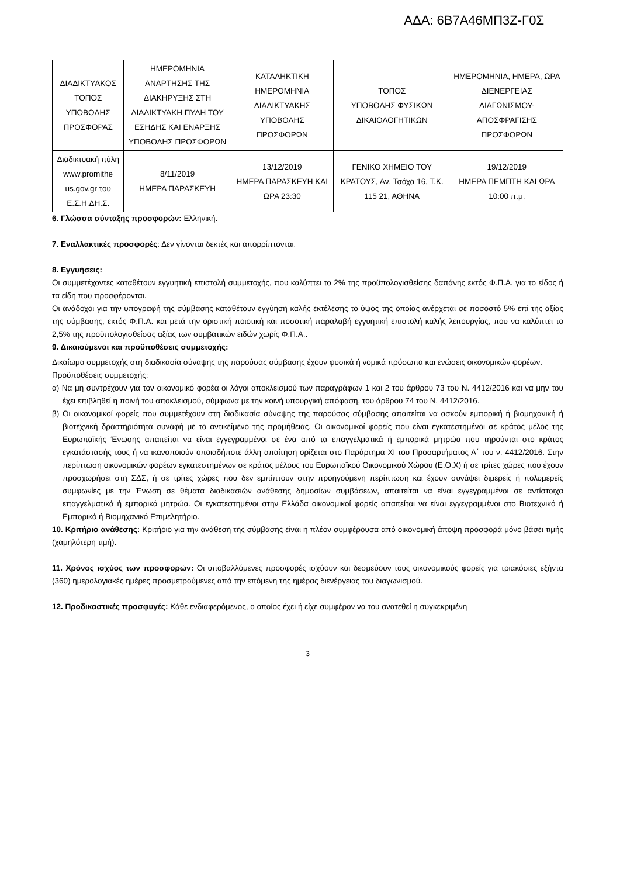ΑΔΑ: 6Β7Α46ΜΠ3Ζ-Γ0Σ
| ΔΙΑΔΙΚΤΥΑΚΟΣ ΤΟΠΟΣ ΥΠΟΒΟΛΗΣ ΠΡΟΣΦΟΡΑΣ | ΗΜΕΡΟΜΗΝΙΑ ΑΝΑΡΤΗΣΗΣ ΤΗΣ ΔΙΑΚΗΡΥΞΗΣ ΣΤΗ ΔΙΑΔΙΚΤΥΑΚΗ ΠΥΛΗ ΤΟΥ ΕΣΗΔΗΣ ΚΑΙ ΕΝΑΡΞΗΣ ΥΠΟΒΟΛΗΣ ΠΡΟΣΦΟΡΩΝ | ΚΑΤΑΛΗΚΤΙΚΗ ΗΜΕΡΟΜΗΝΙΑ ΔΙΑΔΙΚΤΥΑΚΗΣ ΥΠΟΒΟΛΗΣ ΠΡΟΣΦΟΡΩΝ | ΤΟΠΟΣ ΥΠΟΒΟΛΗΣ ΦΥΣΙΚΩΝ ΔΙΚΑΙΟΛΟΓΗΤΙΚΩΝ | ΗΜΕΡΟΜΗΝΙΑ, ΗΜΕΡΑ, ΩΡΑ ΔΙΕΝΕΡΓΕΙΑΣ ΔΙΑΓΩΝΙΣΜΟΥ-ΑΠΟΣΦΡΑΓΙΣΗΣ ΠΡΟΣΦΟΡΩΝ |
| --- | --- | --- | --- | --- |
| Διαδικτυακή πύλη www.promithe us.gov.gr του Ε.Σ.Η.ΔΗ.Σ. | 8/11/2019 ΗΜΕΡΑ ΠΑΡΑΣΚΕΥΗ | 13/12/2019 ΗΜΕΡΑ ΠΑΡΑΣΚΕΥΗ ΚΑΙ ΩΡΑ 23:30 | ΓΕΝΙΚΟ ΧΗΜΕΙΟ ΤΟΥ ΚΡΑΤΟΥΣ, Αν. Τσόχα 16, Τ.Κ. 115 21, ΑΘΗΝΑ | 19/12/2019 ΗΜΕΡΑ ΠΕΜΠΤΗ ΚΑΙ ΩΡΑ 10:00 π.μ. |
6. Γλώσσα σύνταξης προσφορών: Ελληνική.
7. Εναλλακτικές προσφορές: Δεν γίνονται δεκτές και απορρίπτονται.
8. Εγγυήσεις:
Οι συμμετέχοντες καταθέτουν εγγυητική επιστολή συμμετοχής, που καλύπτει το 2% της προϋπολογισθείσης δαπάνης εκτός Φ.Π.Α. για το είδος ή τα είδη που προσφέρονται.
Οι ανάδοχοι για την υπογραφή της σύμβασης καταθέτουν εγγύηση καλής εκτέλεσης το ύψος της οποίας ανέρχεται σε ποσοστό 5% επί της αξίας της σύμβασης, εκτός Φ.Π.Α. και μετά την οριστική ποιοτική και ποσοτική παραλαβή εγγυητική επιστολή καλής λειτουργίας, που να καλύπτει το 2,5% της προϋπολογισθείσας αξίας των συμβατικών ειδών χωρίς Φ.Π.Α..
9. Δικαιούμενοι και προϋποθέσεις συμμετοχής:
Δικαίωμα συμμετοχής στη διαδικασία σύναψης της παρούσας σύμβασης έχουν φυσικά ή νομικά πρόσωπα και ενώσεις οικονομικών φορέων.
Προϋποθέσεις συμμετοχής:
α) Να μη συντρέχουν για τον οικονομικό φορέα οι λόγοι αποκλεισμού των παραγράφων 1 και 2 του άρθρου 73 του Ν. 4412/2016 και να μην του έχει επιβληθεί η ποινή του αποκλεισμού, σύμφωνα με την κοινή υπουργική απόφαση, του άρθρου 74 του Ν. 4412/2016.
β) Οι οικονομικοί φορείς που συμμετέχουν στη διαδικασία σύναψης της παρούσας σύμβασης απαιτείται να ασκούν εμπορική ή βιομηχανική ή βιοτεχνική δραστηριότητα συναφή με το αντικείμενο της προμήθειας. Οι οικονομικοί φορείς που είναι εγκατεστημένοι σε κράτος μέλος της Ευρωπαϊκής Ένωσης απαιτείται να είναι εγγεγραμμένοι σε ένα από τα επαγγελματικά ή εμπορικά μητρώα που τηρούνται στο κράτος εγκατάστασής τους ή να ικανοποιούν οποιαδήποτε άλλη απαίτηση ορίζεται στο Παράρτημα XI του Προσαρτήματος Α΄ του ν. 4412/2016. Στην περίπτωση οικονομικών φορέων εγκατεστημένων σε κράτος μέλους του Ευρωπαϊκού Οικονομικού Χώρου (Ε.Ο.Χ) ή σε τρίτες χώρες που έχουν προσχωρήσει στη ΣΔΣ, ή σε τρίτες χώρες που δεν εμπίπτουν στην προηγούμενη περίπτωση και έχουν συνάψει διμερείς ή πολυμερείς συμφωνίες με την Ένωση σε θέματα διαδικασιών ανάθεσης δημοσίων συμβάσεων, απαιτείται να είναι εγγεγραμμένοι σε αντίστοιχα επαγγελματικά ή εμπορικά μητρώα. Οι εγκατεστημένοι στην Ελλάδα οικονομικοί φορείς απαιτείται να είναι εγγεγραμμένοι στο Βιοτεχνικό ή Εμπορικό ή Βιομηχανικό Επιμελητήριο.
10. Κριτήριο ανάθεσης: Κριτήριο για την ανάθεση της σύμβασης είναι η πλέον συμφέρουσα από οικονομική άποψη προσφορά μόνο βάσει τιμής (χαμηλότερη τιμή).
11. Χρόνος ισχύος των προσφορών: Οι υποβαλλόμενες προσφορές ισχύουν και δεσμεύουν τους οικονομικούς φορείς για τριακόσιες εξήντα (360) ημερολογιακές ημέρες προσμετρούμενες από την επόμενη της ημέρας διενέργειας του διαγωνισμού.
12. Προδικαστικές προσφυγές: Κάθε ενδιαφερόμενος, ο οποίος έχει ή είχε συμφέρον να του ανατεθεί η συγκεκριμένη
3